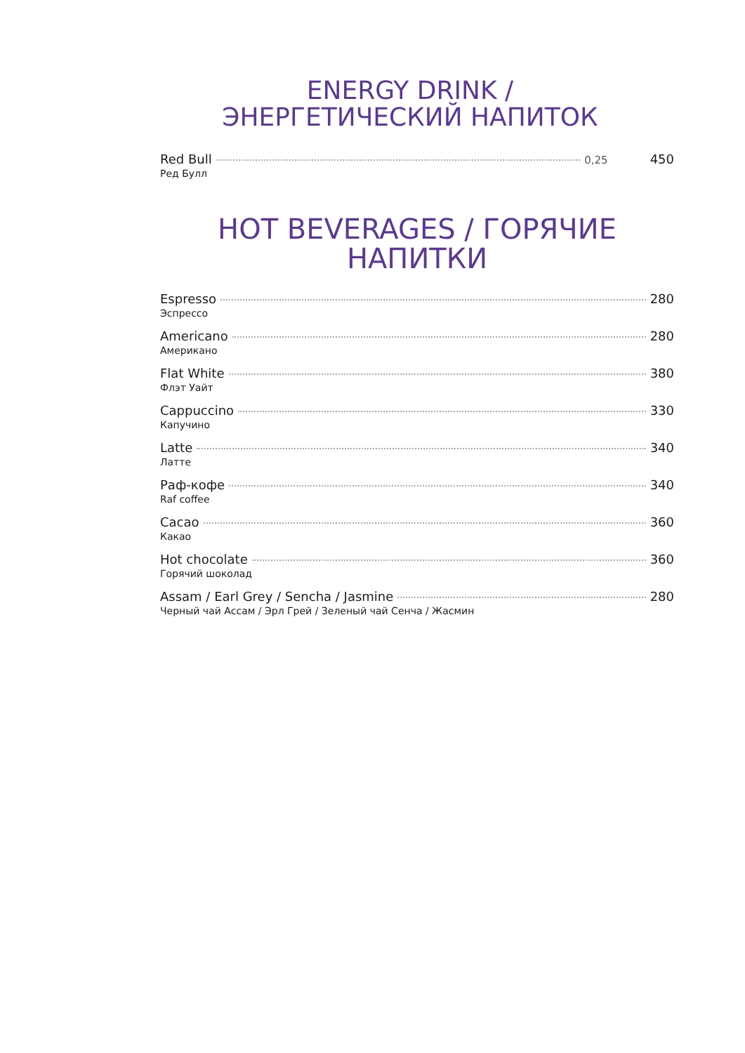ENERGY DRINK /
ЭНЕРГЕТИЧЕСКИЙ НАПИТОК
Red Bull 0,25 450
Ред Булл
HOT BEVERAGES / ГОРЯЧИЕ НАПИТКИ
Espresso 280
Эспрессо
Americano 280
Американо
Flat White 380
Флэт Уайт
Cappuccino 330
Капучино
Latte 340
Латте
Раф-кофе 340
Raf coffee
Cacao 360
Какао
Hot chocolate 360
Горячий шоколад
Assam / Earl Grey / Sencha / Jasmine 280
Черный чай Ассам / Эрл Грей / Зеленый чай Сенча / Жасмин